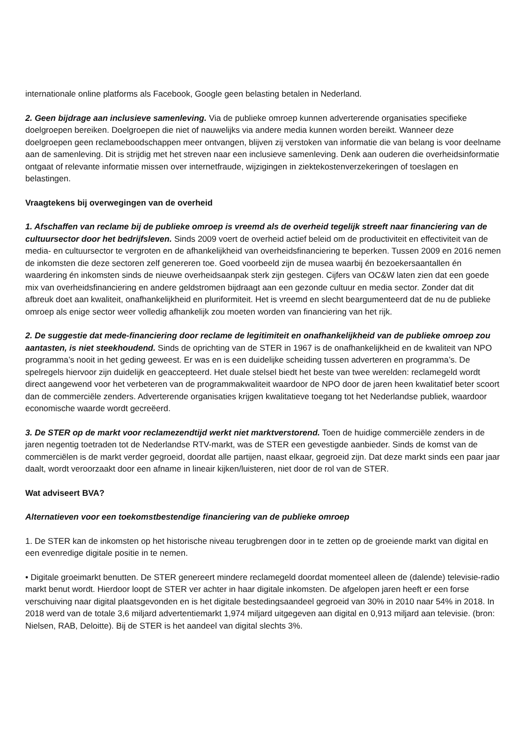internationale online platforms als Facebook, Google geen belasting betalen in Nederland.
2. Geen bijdrage aan inclusieve samenleving. Via de publieke omroep kunnen adverterende organisaties specifieke doelgroepen bereiken. Doelgroepen die niet of nauwelijks via andere media kunnen worden bereikt. Wanneer deze doelgroepen geen reclameboodschappen meer ontvangen, blijven zij verstoken van informatie die van belang is voor deelname aan de samenleving. Dit is strijdig met het streven naar een inclusieve samenleving. Denk aan ouderen die overheidsinformatie ontgaat of relevante informatie missen over internetfraude, wijzigingen in ziektekostenverzekeringen of toeslagen en belastingen.
Vraagtekens bij overwegingen van de overheid
1. Afschaffen van reclame bij de publieke omroep is vreemd als de overheid tegelijk streeft naar financiering van de cultuursector door het bedrijfsleven. Sinds 2009 voert de overheid actief beleid om de productiviteit en effectiviteit van de media- en cultuursector te vergroten en de afhankelijkheid van overheidsfinanciering te beperken. Tussen 2009 en 2016 nemen de inkomsten die deze sectoren zelf genereren toe. Goed voorbeeld zijn de musea waarbij én bezoekersaantallen én waardering én inkomsten sinds de nieuwe overheidsaanpak sterk zijn gestegen. Cijfers van OC&W laten zien dat een goede mix van overheidsfinanciering en andere geldstromen bijdraagt aan een gezonde cultuur en media sector. Zonder dat dit afbreuk doet aan kwaliteit, onafhankelijkheid en pluriformiteit. Het is vreemd en slecht beargumenteerd dat de nu de publieke omroep als enige sector weer volledig afhankelijk zou moeten worden van financiering van het rijk.
2. De suggestie dat mede-financiering door reclame de legitimiteit en onafhankelijkheid van de publieke omroep zou aantasten, is niet steekhoudend. Sinds de oprichting van de STER in 1967 is de onafhankelijkheid en de kwaliteit van NPO programma’s nooit in het geding geweest. Er was en is een duidelijke scheiding tussen adverteren en programma’s. De spelregels hiervoor zijn duidelijk en geaccepteerd. Het duale stelsel biedt het beste van twee werelden: reclamegeld wordt direct aangewend voor het verbeteren van de programmakwaliteit waardoor de NPO door de jaren heen kwalitatief beter scoort dan de commerciële zenders. Adverterende organisaties krijgen kwalitatieve toegang tot het Nederlandse publiek, waardoor economische waarde wordt gecreëerd.
3. De STER op de markt voor reclamezendtijd werkt niet marktverstorend. Toen de huidige commerciële zenders in de jaren negentig toetraden tot de Nederlandse RTV-markt, was de STER een gevestigde aanbieder. Sinds de komst van de commerciëlen is de markt verder gegroeid, doordat alle partijen, naast elkaar, gegroeid zijn. Dat deze markt sinds een paar jaar daalt, wordt veroorzaakt door een afname in lineair kijken/luisteren, niet door de rol van de STER.
Wat adviseert BVA?
Alternatieven voor een toekomstbestendige financiering van de publieke omroep
1. De STER kan de inkomsten op het historische niveau terugbrengen door in te zetten op de groeiende markt van digital en een evenredige digitale positie in te nemen.
• Digitale groeimarkt benutten. De STER genereert mindere reclamegeld doordat momenteel alleen de (dalende) televisie-radio markt benut wordt. Hierdoor loopt de STER ver achter in haar digitale inkomsten. De afgelopen jaren heeft er een forse verschuiving naar digital plaatsgevonden en is het digitale bestedingsaandeel gegroeid van 30% in 2010 naar 54% in 2018. In 2018 werd van de totale 3,6 miljard advertentiemarkt 1,974 miljard uitgegeven aan digital en 0,913 miljard aan televisie. (bron: Nielsen, RAB, Deloitte). Bij de STER is het aandeel van digital slechts 3%.